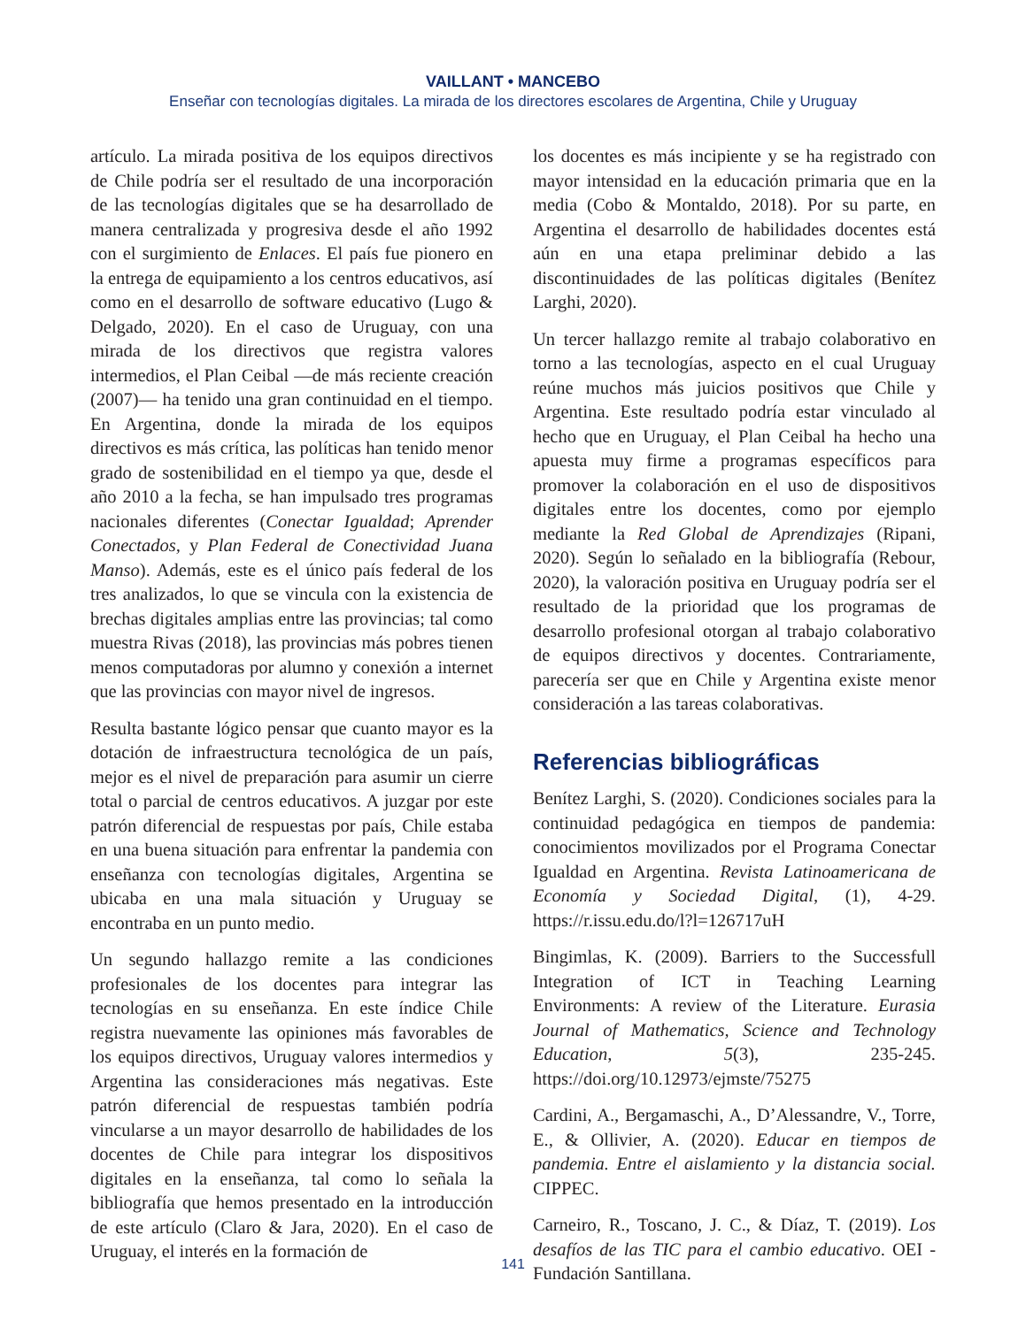VAILLANT • MANCEBO
Enseñar con tecnologías digitales. La mirada de los directores escolares de Argentina, Chile y Uruguay
artículo. La mirada positiva de los equipos directivos de Chile podría ser el resultado de una incorporación de las tecnologías digitales que se ha desarrollado de manera centralizada y progresiva desde el año 1992 con el surgimiento de Enlaces. El país fue pionero en la entrega de equipamiento a los centros educativos, así como en el desarrollo de software educativo (Lugo & Delgado, 2020). En el caso de Uruguay, con una mirada de los directivos que registra valores intermedios, el Plan Ceibal —de más reciente creación (2007)— ha tenido una gran continuidad en el tiempo. En Argentina, donde la mirada de los equipos directivos es más crítica, las políticas han tenido menor grado de sostenibilidad en el tiempo ya que, desde el año 2010 a la fecha, se han impulsado tres programas nacionales diferentes (Conectar Igualdad; Aprender Conectados, y Plan Federal de Conectividad Juana Manso). Además, este es el único país federal de los tres analizados, lo que se vincula con la existencia de brechas digitales amplias entre las provincias; tal como muestra Rivas (2018), las provincias más pobres tienen menos computadoras por alumno y conexión a internet que las provincias con mayor nivel de ingresos.
Resulta bastante lógico pensar que cuanto mayor es la dotación de infraestructura tecnológica de un país, mejor es el nivel de preparación para asumir un cierre total o parcial de centros educativos. A juzgar por este patrón diferencial de respuestas por país, Chile estaba en una buena situación para enfrentar la pandemia con enseñanza con tecnologías digitales, Argentina se ubicaba en una mala situación y Uruguay se encontraba en un punto medio.
Un segundo hallazgo remite a las condiciones profesionales de los docentes para integrar las tecnologías en su enseñanza. En este índice Chile registra nuevamente las opiniones más favorables de los equipos directivos, Uruguay valores intermedios y Argentina las consideraciones más negativas. Este patrón diferencial de respuestas también podría vincularse a un mayor desarrollo de habilidades de los docentes de Chile para integrar los dispositivos digitales en la enseñanza, tal como lo señala la bibliografía que hemos presentado en la introducción de este artículo (Claro & Jara, 2020). En el caso de Uruguay, el interés en la formación de
los docentes es más incipiente y se ha registrado con mayor intensidad en la educación primaria que en la media (Cobo & Montaldo, 2018). Por su parte, en Argentina el desarrollo de habilidades docentes está aún en una etapa preliminar debido a las discontinuidades de las políticas digitales (Benítez Larghi, 2020).
Un tercer hallazgo remite al trabajo colaborativo en torno a las tecnologías, aspecto en el cual Uruguay reúne muchos más juicios positivos que Chile y Argentina. Este resultado podría estar vinculado al hecho que en Uruguay, el Plan Ceibal ha hecho una apuesta muy firme a programas específicos para promover la colaboración en el uso de dispositivos digitales entre los docentes, como por ejemplo mediante la Red Global de Aprendizajes (Ripani, 2020). Según lo señalado en la bibliografía (Rebour, 2020), la valoración positiva en Uruguay podría ser el resultado de la prioridad que los programas de desarrollo profesional otorgan al trabajo colaborativo de equipos directivos y docentes. Contrariamente, parecería ser que en Chile y Argentina existe menor consideración a las tareas colaborativas.
Referencias bibliográficas
Benítez Larghi, S. (2020). Condiciones sociales para la continuidad pedagógica en tiempos de pandemia: conocimientos movilizados por el Programa Conectar Igualdad en Argentina. Revista Latinoamericana de Economía y Sociedad Digital, (1), 4-29. https://r.issu.edu.do/l?l=126717uH
Bingimlas, K. (2009). Barriers to the Successfull Integration of ICT in Teaching Learning Environments: A review of the Literature. Eurasia Journal of Mathematics, Science and Technology Education, 5(3), 235-245. https://doi.org/10.12973/ejmste/75275
Cardini, A., Bergamaschi, A., D’Alessandre, V., Torre, E., & Ollivier, A. (2020). Educar en tiempos de pandemia. Entre el aislamiento y la distancia social. CIPPEC.
Carneiro, R., Toscano, J. C., & Díaz, T. (2019). Los desafíos de las TIC para el cambio educativo. OEI - Fundación Santillana.
141